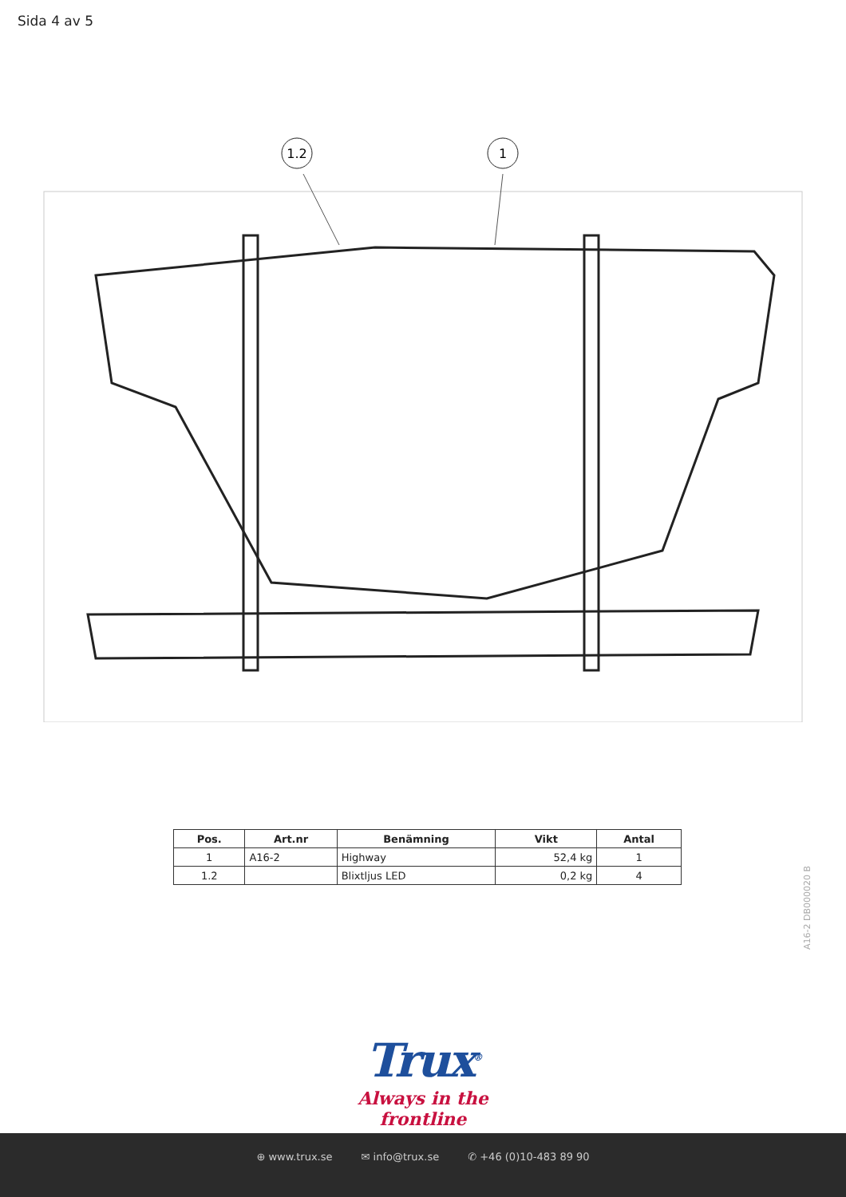Sida 4 av 5
1.2
1
| Pos. | Art.nr | Benämning | Vikt | Antal |
| --- | --- | --- | --- | --- |
| 1 | A16-2 | Highway | 52,4 kg | 1 |
| 1.2 | | Blixtljus LED | 0,2 kg | 4 |
A16-2 DB000020 B
Trux<sup>®</sup>
Always in the frontline
⊕ www.trux.se ✉ info@trux.se ✆ +46 (0)10-483 89 90